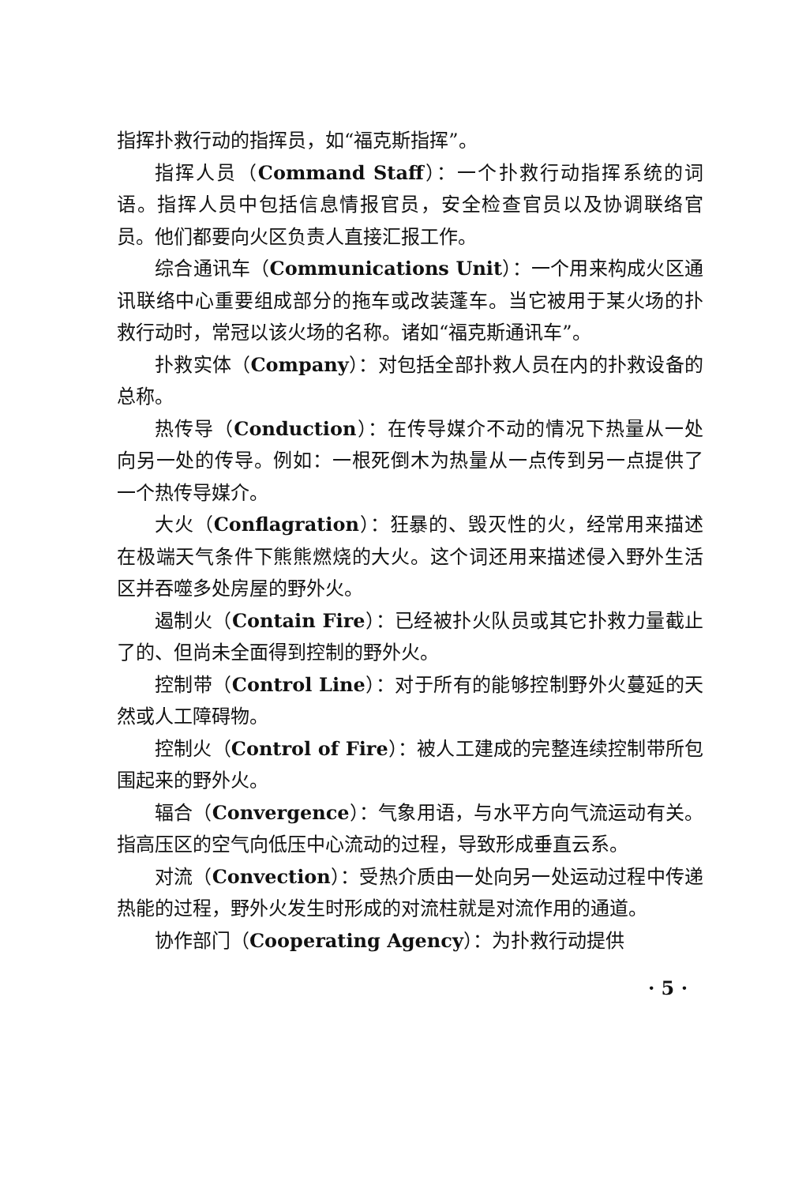指挥扑救行动的指挥员，如“福克斯指挥”。
指挥人员（Command Staff）：一个扑救行动指挥系统的词语。指挥人员中包括信息情报官员，安全检查官员以及协调联络官员。他们都要向火区负责人直接汇报工作。
综合通讯车（Communications Unit）：一个用来构成火区通讯联络中心重要组成部分的拖车或改装蓬车。当它被用于某火场的扑救行动时，常冠以该火场的名称。诸如“福克斯通讯车”。
扑救实体（Company）：对包括全部扑救人员在内的扑救设备的总称。
热传导（Conduction）：在传导媒介不动的情况下热量从一处向另一处的传导。例如：一根死倒木为热量从一点传到另一点提供了一个热传导媒介。
大火（Conflagration）：狂暴的、毁灭性的火，经常用来描述在极端天气条件下熊熊燃烧的大火。这个词还用来描述侵入野外生活区并吞噬多处房屋的野外火。
遏制火（Contain Fire）：已经被扑火队员或其它扑救力量截止了的、但尚未全面得到控制的野外火。
控制带（Control Line）：对于所有的能够控制野外火蔓延的天然或人工障碍物。
控制火（Control of Fire）：被人工建成的完整连续控制带所包围起来的野外火。
辐合（Convergence）：气象用语，与水平方向气流运动有关。指高压区的空气向低压中心流动的过程，导致形成垂直云系。
对流（Convection）：受热介质由一处向另一处运动过程中传递热能的过程，野外火发生时形成的对流柱就是对流作用的通道。
协作部门（Cooperating Agency）：为扑救行动提供
· 5 ·